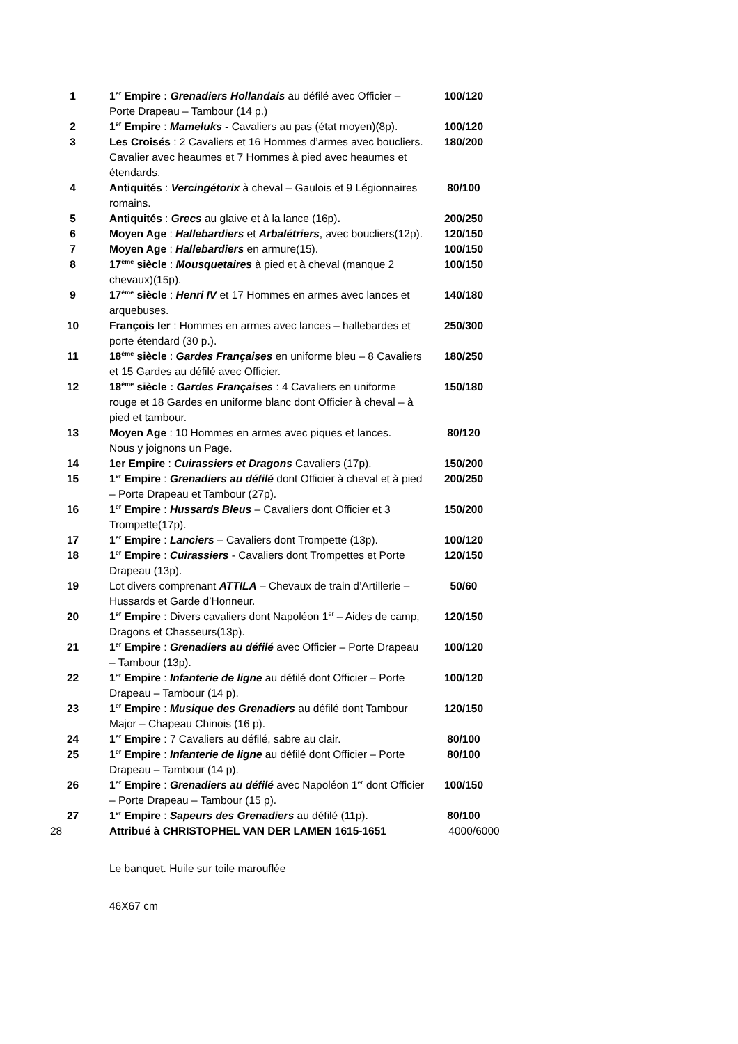| 1 | 1<sup>er</sup> Empire : Grenadiers Hollandais au défilé avec Officier – Porte Drapeau – Tambour (14 p.) | 100/120 |
| 2 | 1<sup>er</sup> Empire : Mameluks - Cavaliers au pas (état moyen)(8p). | 100/120 |
| 3 | Les Croisés : 2 Cavaliers et 16 Hommes d’armes avec boucliers. Cavalier avec heaumes et 7 Hommes à pied avec heaumes et étendards. | 180/200 |
| 4 | Antiquités : Vercingétorix à cheval – Gaulois et 9 Légionnaires romains. | 80/100 |
| 5 | Antiquités : Grecs au glaive et à la lance (16p) . | 200/250 |
| 6 | Moyen Age : Hallebardiers et Arbalétriers , avec boucliers(12p). | 120/150 |
| 7 | Moyen Age : Hallebardiers en armure(15). | 100/150 |
| 8 | 17<sup>ème</sup> siècle : Mousquetaires à pied et à cheval (manque 2 chevaux)(15p). | 100/150 |
| 9 | 17<sup>ème</sup> siècle : Henri IV et 17 Hommes en armes avec lances et arquebuses. | 140/180 |
| 10 | François Ier : Hommes en armes avec lances – hallebardes et porte étendard (30 p.). | 250/300 |
| 11 | 18<sup>ème</sup> siècle : Gardes Françaises en uniforme bleu – 8 Cavaliers et 15 Gardes au défilé avec Officier. | 180/250 |
| 12 | 18<sup>ème</sup> siècle : Gardes Françaises : 4 Cavaliers en uniforme rouge et 18 Gardes en uniforme blanc dont Officier à cheval – à pied et tambour. | 150/180 |
| 13 | Moyen Age : 10 Hommes en armes avec piques et lances. Nous y joignons un Page. | 80/120 |
| 14 | 1er Empire : Cuirassiers et Dragons Cavaliers (17p). | 150/200 |
| 15 | 1<sup>er</sup> Empire : Grenadiers au défilé dont Officier à cheval et à pied – Porte Drapeau et Tambour (27p). | 200/250 |
| 16 | 1<sup>er</sup> Empire : Hussards Bleus – Cavaliers dont Officier et 3 Trompette(17p). | 150/200 |
| 17 | 1<sup>er</sup> Empire : Lanciers – Cavaliers dont Trompette (13p). | 100/120 |
| 18 | 1<sup>er</sup> Empire : Cuirassiers - Cavaliers dont Trompettes et Porte Drapeau (13p). | 120/150 |
| 19 | Lot divers comprenant ATTILA – Chevaux de train d’Artillerie – Hussards et Garde d’Honneur. | 50/60 |
| 20 | 1<sup>er</sup> Empire : Divers cavaliers dont Napoléon 1<sup>er</sup> – Aides de camp, Dragons et Chasseurs(13p). | 120/150 |
| 21 | 1<sup>er</sup> Empire : Grenadiers au défilé avec Officier – Porte Drapeau – Tambour (13p). | 100/120 |
| 22 | 1<sup>er</sup> Empire : Infanterie de ligne au défilé dont Officier – Porte Drapeau – Tambour (14 p). | 100/120 |
| 23 | 1<sup>er</sup> Empire : Musique des Grenadiers au défilé dont Tambour Major – Chapeau Chinois (16 p). | 120/150 |
| 24 | 1<sup>er</sup> Empire : 7 Cavaliers au défilé, sabre au clair. | 80/100 |
| 25 | 1<sup>er</sup> Empire : Infanterie de ligne au défilé dont Officier – Porte Drapeau – Tambour (14 p). | 80/100 |
| 26 | 1<sup>er</sup> Empire : Grenadiers au défilé avec Napoléon 1<sup>er</sup> dont Officier – Porte Drapeau – Tambour (15 p). | 100/150 |
| 27 | 1<sup>er</sup> Empire : Sapeurs des Grenadiers au défilé (11p). | 80/100 |
| 28 | Attribué à CHRISTOPHEL VAN DER LAMEN 1615-1651 Le banquet. Huile sur toile marouflée 46X67 cm | 4000/6000 |